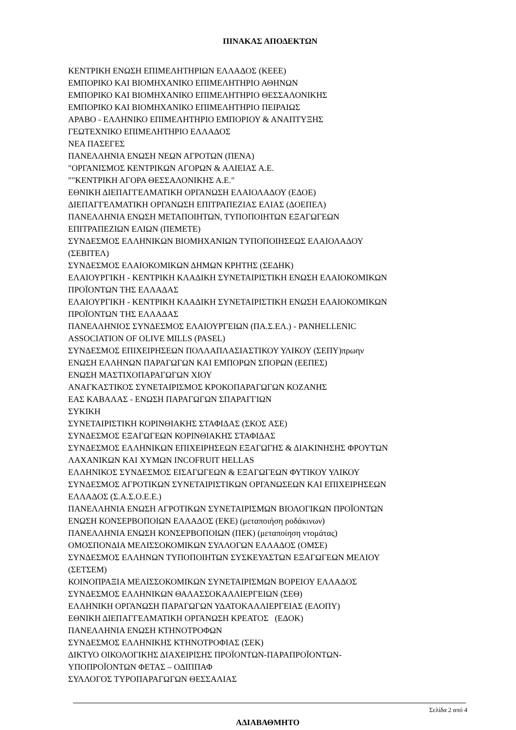ΠΙΝΑΚΑΣ ΑΠΟΔΕΚΤΩΝ
ΚΕΝΤΡΙΚΗ ΕΝΩΣΗ ΕΠΙΜΕΛΗΤΗΡΙΩΝ ΕΛΛΑΔΟΣ (ΚΕΕΕ)
ΕΜΠΟΡΙΚΟ ΚΑΙ ΒΙΟΜΗΧΑΝΙΚΟ ΕΠΙΜΕΛΗΤΗΡΙΟ ΑΘΗΝΩΝ
ΕΜΠΟΡΙΚΟ ΚΑΙ ΒΙΟΜΗΧΑΝΙΚΟ ΕΠΙΜΕΛΗΤΗΡΙΟ ΘΕΣΣΑΛΟΝΙΚΗΣ
ΕΜΠΟΡΙΚΟ ΚΑΙ ΒΙΟΜΗΧΑΝΙΚΟ ΕΠΙΜΕΛΗΤΗΡΙΟ ΠΕΙΡΑΙΩΣ
ΑΡΑΒΟ - ΕΛΛΗΝΙΚΟ ΕΠΙΜΕΛΗΤΗΡΙΟ ΕΜΠΟΡΙΟΥ & ΑΝΑΠΤΥΞΗΣ
ΓΕΩΤΕΧΝΙΚΟ ΕΠΙΜΕΛΗΤΗΡΙΟ ΕΛΛΑΔΟΣ
ΝΕΑ ΠΑΣΕΓΕΣ
ΠΑΝΕΛΛΗΝΙΑ ΕΝΩΣΗ ΝΕΩΝ ΑΓΡΟΤΩΝ (ΠΕΝΑ)
"ΟΡΓΑΝΙΣΜΟΣ ΚΕΝΤΡΙΚΩΝ ΑΓΟΡΩΝ & ΑΛΙΕΙΑΣ Α.Ε.
""ΚΕΝΤΡΙΚΗ ΑΓΟΡΑ ΘΕΣΣΑΛΟΝΙΚΗΣ Α.Ε."
ΕΘΝΙΚΗ ΔΙΕΠΑΓΓΕΛΜΑΤΙΚΗ ΟΡΓΑΝΩΣΗ ΕΛΑΙΟΛΑΔΟΥ (ΕΔΟΕ)
ΔΙΕΠΑΓΓΕΛΜΑΤΙΚΗ ΟΡΓΑΝΩΣΗ ΕΠΙΤΡΑΠΕΖΙΑΣ ΕΛΙΑΣ (ΔΟΕΠΕΛ)
ΠΑΝΕΛΛΗΝΙΑ ΕΝΩΣΗ ΜΕΤΑΠΟΙΗΤΩΝ, ΤΥΠΟΠΟΙΗΤΩΝ ΕΞΑΓΩΓΕΩΝ
ΕΠΙΤΡΑΠΕΖΙΩΝ ΕΛΙΩΝ (ΠΕΜΕΤΕ)
ΣΥΝΔΕΣΜΟΣ ΕΛΛΗΝΙΚΩΝ ΒΙΟΜΗΧΑΝΙΩΝ ΤΥΠΟΠΟΙΗΣΕΩΣ ΕΛΑΙΟΛΑΔΟΥ
(ΣΕΒΙΤΕΛ)
ΣΥΝΔΕΣΜΟΣ ΕΛΑΙΟΚΟΜΙΚΩΝ ΔΗΜΩΝ ΚΡΗΤΗΣ (ΣΕΔΗΚ)
ΕΛΑΙΟΥΡΓΙΚΗ - ΚΕΝΤΡΙΚΗ ΚΛΑΔΙΚΗ ΣΥΝΕΤΑΙΡΙΣΤΙΚΗ ΕΝΩΣΗ ΕΛΑΙΟΚΟΜΙΚΩΝ
ΠΡΟΪΟΝΤΩΝ ΤΗΣ ΕΛΛΑΔΑΣ
ΕΛΑΙΟΥΡΓΙΚΗ - ΚΕΝΤΡΙΚΗ ΚΛΑΔΙΚΗ ΣΥΝΕΤΑΙΡΙΣΤΙΚΗ ΕΝΩΣΗ ΕΛΑΙΟΚΟΜΙΚΩΝ
ΠΡΟΪΟΝΤΩΝ ΤΗΣ ΕΛΛΑΔΑΣ
ΠΑΝΕΛΛΗΝΙΟΣ ΣΥΝΔΕΣΜΟΣ ΕΛΑΙΟΥΡΓΕΙΩΝ (ΠΑ.Σ.ΕΛ.) - PANHELLENIC
ASSOCIATION OF OLIVE MILLS (PASEL)
ΣΥΝΔΕΣΜΟΣ ΕΠΙΧΕΙΡΗΣΕΩΝ ΠΟΛΛΑΠΛΑΣΙΑΣΤΙΚΟΥ ΥΛΙΚΟΥ (ΣΕΠΥ)πρωην
ΕΝΩΣΗ ΕΛΛΗΝΩΝ ΠΑΡΑΓΩΓΩΝ ΚΑΙ ΕΜΠΟΡΩΝ ΣΠΟΡΩΝ (ΕΕΠΕΣ)
ΕΝΩΣΗ ΜΑΣΤΙΧΟΠΑΡΑΓΩΓΩΝ ΧΙΟΥ
ΑΝΑΓΚΑΣΤΙΚΟΣ ΣΥΝΕΤΑΙΡΙΣΜΟΣ ΚΡΟΚΟΠΑΡΑΓΩΓΩΝ ΚΟΖΑΝΗΣ
ΕΑΣ ΚΑΒΑΛΑΣ - ΕΝΩΣΗ ΠΑΡΑΓΩΓΩΝ ΣΠΑΡΑΓΓΙΩΝ
ΣΥΚΙΚΗ
ΣΥΝΕΤΑΙΡΙΣΤΙΚΗ ΚΟΡΙΝΘΙΑΚΗΣ ΣΤΑΦΙΔΑΣ (ΣΚΟΣ ΑΣΕ)
ΣΥΝΔΕΣΜΟΣ ΕΞΑΓΩΓΕΩΝ ΚΟΡΙΝΘΙΑΚΗΣ ΣΤΑΦΙΔΑΣ
ΣΥΝΔΕΣΜΟΣ ΕΛΛΗΝΙΚΩΝ ΕΠΙΧΕΙΡΗΣΕΩΝ ΕΞΑΓΩΓΗΣ & ΔΙΑΚΙΝΗΣΗΣ ΦΡΟΥΤΩΝ
ΛΑΧΑΝΙΚΩΝ ΚΑΙ ΧΥΜΩΝ INCOFRUIT HELLAS
ΕΛΛΗΝΙΚΟΣ ΣΥΝΔΕΣΜΟΣ ΕΙΣΑΓΩΓΕΩΝ & ΕΞΑΓΩΓΕΩΝ ΦΥΤΙΚΟΥ ΥΛΙΚΟΥ
ΣΥΝΔΕΣΜΟΣ ΑΓΡΟΤΙΚΩΝ ΣΥΝΕΤΑΙΡΙΣΤΙΚΩΝ ΟΡΓΑΝΩΣΕΩΝ ΚΑΙ ΕΠΙΧΕΙΡΗΣΕΩΝ
ΕΛΛΑΔΟΣ (Σ.Α.Σ.Ο.Ε.Ε.)
ΠΑΝΕΛΛΗΝΙΑ ΕΝΩΣΗ ΑΓΡΟΤΙΚΩΝ ΣΥΝΕΤΑΙΡΙΣΜΩΝ ΒΙΟΛΟΓΙΚΩΝ ΠΡΟΪΟΝΤΩΝ
ΕΝΩΣΗ ΚΟΝΣΕΡΒΟΠΟΙΩΝ ΕΛΛΑΔΟΣ (ΕΚΕ) (μεταποιήση ροδάκινων)
ΠΑΝΕΛΛΗΝΙΑ ΕΝΩΣΗ ΚΟΝΣΕΡΒΟΠΟΙΩΝ (ΠΕΚ) (μεταποίηση ντομάτας)
ΟΜΟΣΠΟΝΔΙΑ ΜΕΛΙΣΣΟΚΟΜΙΚΩΝ ΣΥΛΛΟΓΩΝ ΕΛΛΑΔΟΣ (ΟΜΣΕ)
ΣΥΝΔΕΣΜΟΣ ΕΛΛΗΝΩΝ ΤΥΠΟΠΟΙΗΤΩΝ ΣΥΣΚΕΥΑΣΤΩΝ ΕΞΑΓΩΓΕΩΝ ΜΕΛΙΟΥ
(ΣΕΤΣΕΜ)
ΚΟΙΝΟΠΡΑΞΙΑ ΜΕΛΙΣΣΟΚΟΜΙΚΩΝ ΣΥΝΕΤΑΙΡΙΣΜΩΝ ΒΟΡΕΙΟΥ ΕΛΛΑΔΟΣ
ΣΥΝΔΕΣΜΟΣ ΕΛΛΗΝΙΚΩΝ ΘΑΛΑΣΣΟΚΑΛΛΙΕΡΓΕΙΩΝ (ΣΕΘ)
ΕΛΛΗΝΙΚΗ ΟΡΓΑΝΩΣΗ ΠΑΡΑΓΩΓΩΝ ΥΔΑΤΟΚΑΛΛΙΕΡΓΕΙΑΣ (ΕΛΟΠΥ)
ΕΘΝΙΚΗ ΔΙΕΠΑΓΓΕΛΜΑΤΙΚΗ ΟΡΓΑΝΩΣΗ ΚΡΕΑΤΟΣ (ΕΔΟΚ)
ΠΑΝΕΛΛΗΝΙΑ ΕΝΩΣΗ ΚΤΗΝΟΤΡΟΦΩΝ
ΣΥΝΔΕΣΜΟΣ ΕΛΛΗΝΙΚΗΣ ΚΤΗΝΟΤΡΟΦΙΑΣ (ΣΕΚ)
ΔΙΚΤΥΟ ΟΙΚΟΛΟΓΙΚΗΣ ΔΙΑΧΕΙΡΙΣΗΣ ΠΡΟΪΟΝΤΩΝ-ΠΑΡΑΠΡΟΪΟΝΤΩΝ-
ΥΠΟΠΡΟΪΟΝΤΩΝ ΦΕΤΑΣ – ΟΔΙΠΠΑΦ
ΣΥΛΛΟΓΟΣ ΤΥΡΟΠΑΡΑΓΩΓΩΝ ΘΕΣΣΑΛΙΑΣ
Σελίδα 2 από 4
ΑΔΙΑΒΑΘΜΗΤΟ